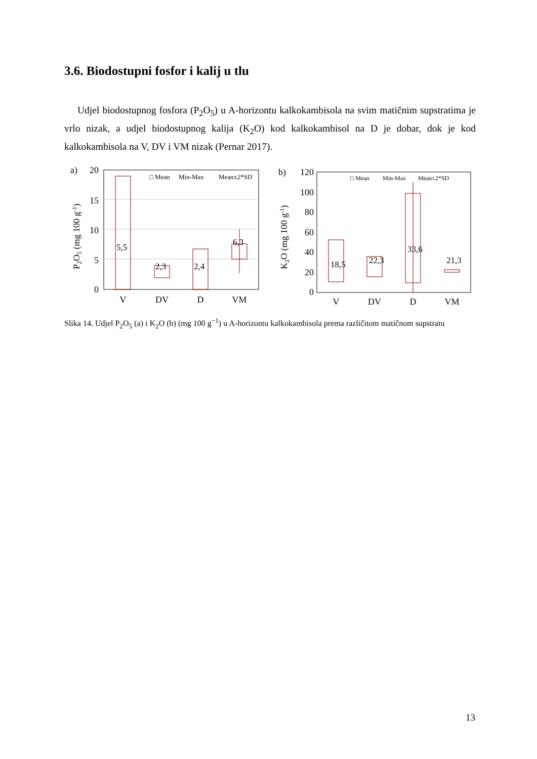3.6. Biodostupni fosfor i kalij u tlu
Udjel biodostupnog fosfora (P<sub>2</sub>O<sub>5</sub>) u A-horizontu kalkokambisola na svim matičnim supstratima je vrlo nizak, a udjel biodostupnog kalija (K<sub>2</sub>O) kod kalkokambisol na D je dobar, dok je kod kalkokambisola na V, DV i VM nizak (Pernar 2017).
a)
20
15
10
5
0
P2O5 (mg 100 g-1)
5,5
2,3
2,4
6,3
□ Mean
Min-Max
Mean±2*SD
V
DV
D
VM
b)
120
100
80
60
40
20
0
K2O (mg 100 g-1)
18,5
22,3
33,6
21,3
□ Mean
Min-Max
Mean±2*SD
V
DV
D
VM
Slika 14. Udjel P<sub>2</sub>O<sub>5</sub> (a) i K<sub>2</sub>O (b) (mg 100 g<sup>−1</sup>) u A-horizontu kalkokambisola prema različitom matičnom supstratu
13